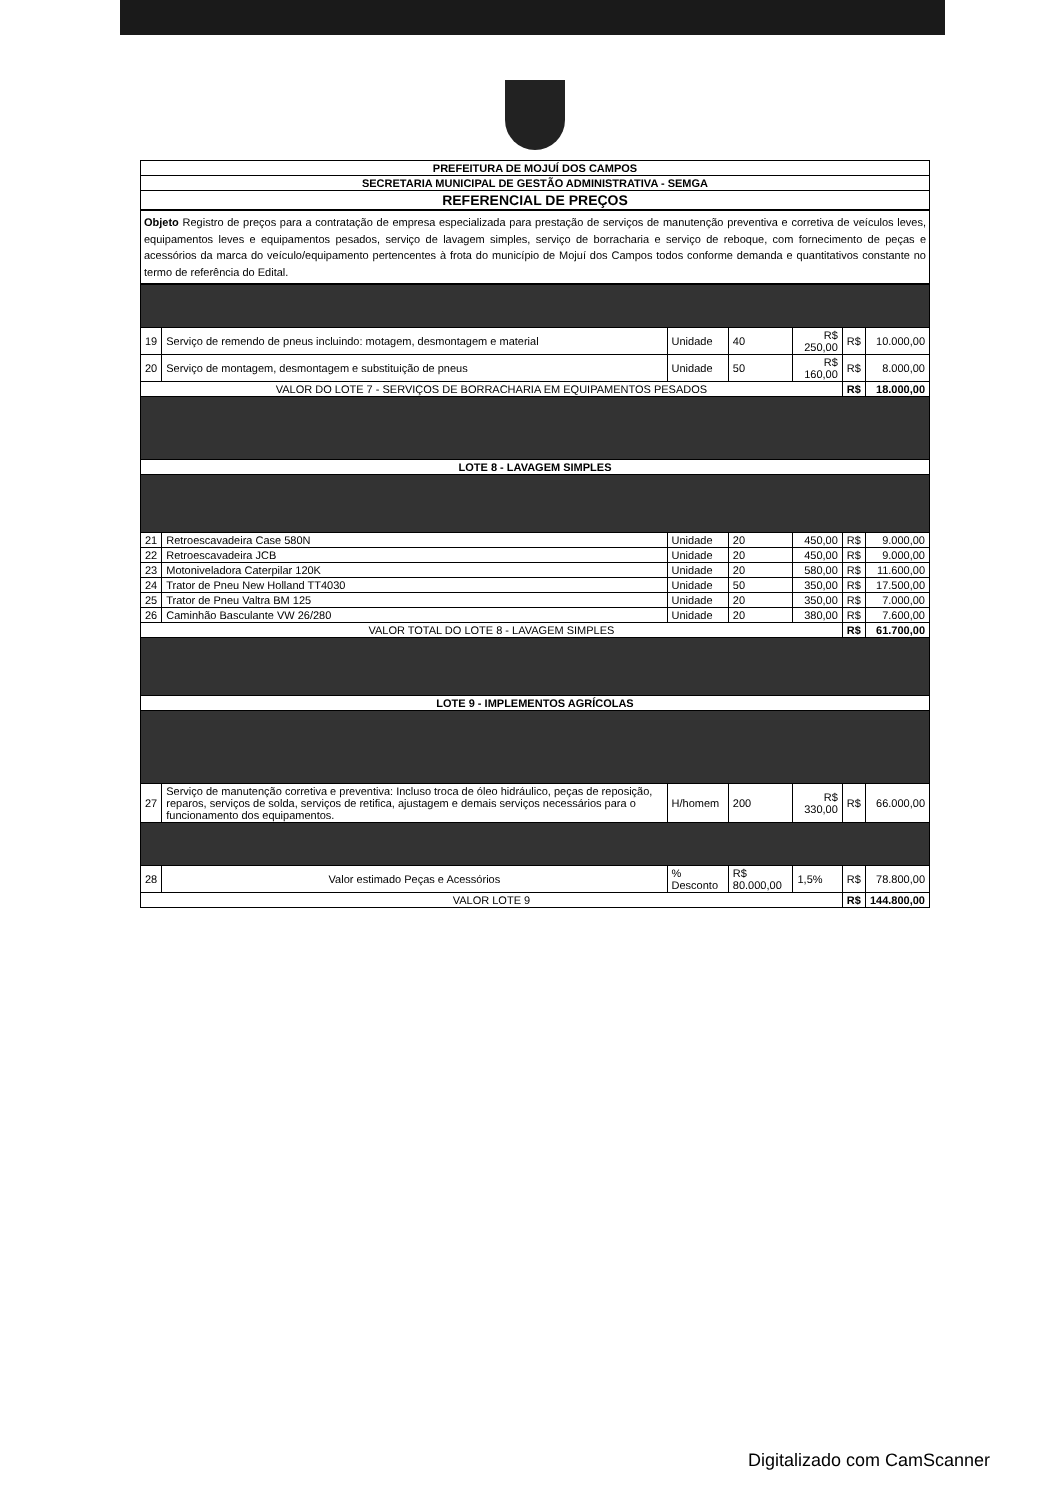| PREFEITURA DE MOJUÍ DOS CAMPOS |
| SECRETARIA MUNICIPAL DE GESTÃO ADMINISTRATIVA - SEMGA |
| REFERENCIAL DE PREÇOS |
Objeto Registro de preços para a contratação de empresa especializada para prestação de serviços de manutenção preventiva e corretiva de veículos leves, equipamentos leves e equipamentos pesados, serviço de lavagem simples, serviço de borracharia e serviço de reboque, com fornecimento de peças e acessórios da marca do veículo/equipamento pertencentes à frota do município de Mojuí dos Campos todos conforme demanda e quantitativos constante no termo de referência do Edital.
| 19 | Serviço de remendo de pneus incluindo: motagem, desmontagem e material | Unidade | 40 | R$ 250,00 | R$ | 10.000,00 |
| 20 | Serviço de montagem, desmontagem e substituição de pneus | Unidade | 50 | R$ 160,00 | R$ | 8.000,00 |
| VALOR DO LOTE 7 - SERVIÇOS DE BORRACHARIA EM EQUIPAMENTOS PESADOS | | | | | R$ | 18.000,00 |
| LOTE 8 - LAVAGEM SIMPLES | | | | | | |
| 21 | Retroescavadeira Case 580N | Unidade | 20 | 450,00 | R$ | 9.000,00 |
| 22 | Retroescavadeira JCB | Unidade | 20 | 450,00 | R$ | 9.000,00 |
| 23 | Motoniveladora Caterpilar 120K | Unidade | 20 | 580,00 | R$ | 11.600,00 |
| 24 | Trator de Pneu New Holland TT4030 | Unidade | 50 | 350,00 | R$ | 17.500,00 |
| 25 | Trator de Pneu Valtra BM 125 | Unidade | 20 | 350,00 | R$ | 7.000,00 |
| 26 | Caminhão Basculante VW 26/280 | Unidade | 20 | 380,00 | R$ | 7.600,00 |
| VALOR TOTAL DO LOTE 8 - LAVAGEM SIMPLES | | | | | R$ | 61.700,00 |
| LOTE 9 - IMPLEMENTOS AGRÍCOLAS | | | | | | |
| 27 | Serviço de manutenção corretiva e preventiva: Incluso troca de óleo hidráulico, peças de reposição, reparos, serviços de solda, serviços de retifica, ajustagem e demais serviços necessários para o funcionamento dos equipamentos. | H/homem | 200 | R$ 330,00 | R$ | 66.000,00 |
| 28 | Valor estimado Peças e Acessórios | % Desconto | R$ 80.000,00 | 1,5% | R$ | 78.800,00 |
| VALOR LOTE 9 | | | | | R$ | 144.800,00 |
Digitalizado com CamScanner